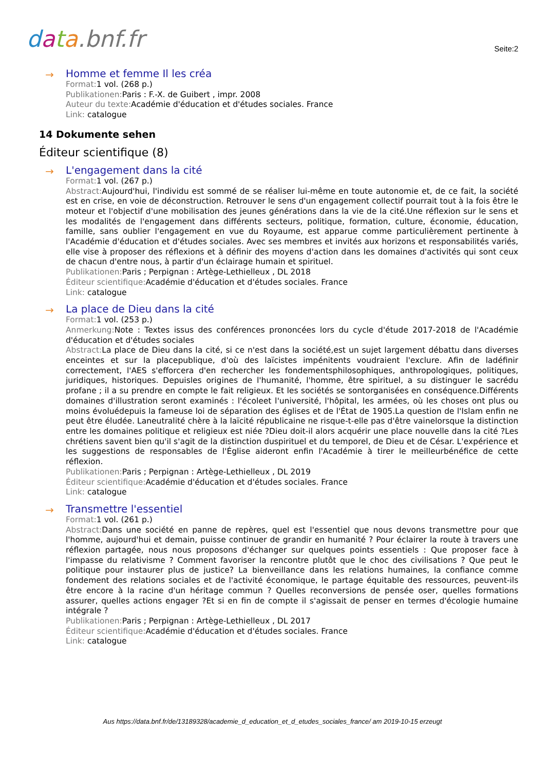data.bnf.fr
Seite:2
→
Homme et femme Il les créa
Format: 1 vol. (268 p.)
Publikationen: Paris : F.-X. de Guibert , impr. 2008
Auteur du texte: Académie d'éducation et d'études sociales. France
Link: catalogue
14 Dokumente sehen
Éditeur scientifique (8)
→
L'engagement dans la cité
Format: 1 vol. (267 p.)
Abstract: Aujourd'hui, l'individu est sommé de se réaliser lui-même en toute autonomie et, de ce fait, la société est en crise, en voie de déconstruction. Retrouver le sens d'un engagement collectif pourrait tout à la fois être le moteur et l'objectif d'une mobilisation des jeunes générations dans la vie de la cité.Une réflexion sur le sens et les modalités de l'engagement dans différents secteurs, politique, formation, culture, économie, éducation, famille, sans oublier l'engagement en vue du Royaume, est apparue comme particulièrement pertinente à l'Académie d'éducation et d'études sociales. Avec ses membres et invités aux horizons et responsabilités variés, elle vise à proposer des réflexions et à définir des moyens d'action dans les domaines d'activités qui sont ceux de chacun d'entre nous, à partir d'un éclairage humain et spirituel.
Publikationen: Paris ; Perpignan : Artège-Lethielleux , DL 2018
Éditeur scientifique: Académie d'éducation et d'études sociales. France
Link: catalogue
→
La place de Dieu dans la cité
Format: 1 vol. (253 p.)
Anmerkung: Note : Textes issus des conférences prononcées lors du cycle d'étude 2017-2018 de l'Académie d'éducation et d'études sociales
Abstract: La place de Dieu dans la cité, si ce n'est dans la société,est un sujet largement débattu dans diverses enceintes et sur la placepublique, d'où des laïcistes impénitents voudraient l'exclure. Afin de ladéfinir correctement, l'AES s'efforcera d'en rechercher les fondementsphilosophiques, anthropologiques, politiques, juridiques, historiques. Depuisles origines de l'humanité, l'homme, être spirituel, a su distinguer le sacrédu profane ; il a su prendre en compte le fait religieux. Et les sociétés se sontorganisées en conséquence.Différents domaines d'illustration seront examinés : l'écoleet l'université, l'hôpital, les armées, où les choses ont plus ou moins évoluédepuis la fameuse loi de séparation des églises et de l'État de 1905.La question de l'Islam enfin ne peut être éludée. Laneutralité chère à la laïcité républicaine ne risque-t-elle pas d'être vainelorsque la distinction entre les domaines politique et religieux est niée ?Dieu doit-il alors acquérir une place nouvelle dans la cité ?Les chrétiens savent bien qu'il s'agit de la distinction duspirituel et du temporel, de Dieu et de César. L'expérience et les suggestions de responsables de l'Église aideront enfin l'Académie à tirer le meilleurbénéfice de cette réflexion.
Publikationen: Paris ; Perpignan : Artège-Lethielleux , DL 2019
Éditeur scientifique: Académie d'éducation et d'études sociales. France
Link: catalogue
→
Transmettre l'essentiel
Format: 1 vol. (261 p.)
Abstract: Dans une société en panne de repères, quel est l'essentiel que nous devons transmettre pour que l'homme, aujourd'hui et demain, puisse continuer de grandir en humanité ? Pour éclairer la route à travers une réflexion partagée, nous nous proposons d'échanger sur quelques points essentiels : Que proposer face à l'impasse du relativisme ? Comment favoriser la rencontre plutôt que le choc des civilisations ? Que peut le politique pour instaurer plus de justice? La bienveillance dans les relations humaines, la confiance comme fondement des relations sociales et de l'activité économique, le partage équitable des ressources, peuvent-ils être encore à la racine d'un héritage commun ? Quelles reconversions de pensée oser, quelles formations assurer, quelles actions engager ?Et si en fin de compte il s'agissait de penser en termes d'écologie humaine intégrale ?
Publikationen: Paris ; Perpignan : Artège-Lethielleux , DL 2017
Éditeur scientifique: Académie d'éducation et d'études sociales. France
Link: catalogue
Aus https://data.bnf.fr/de/13189328/academie_d_education_et_d_etudes_sociales_france/ am 2019-10-15 erzeugt